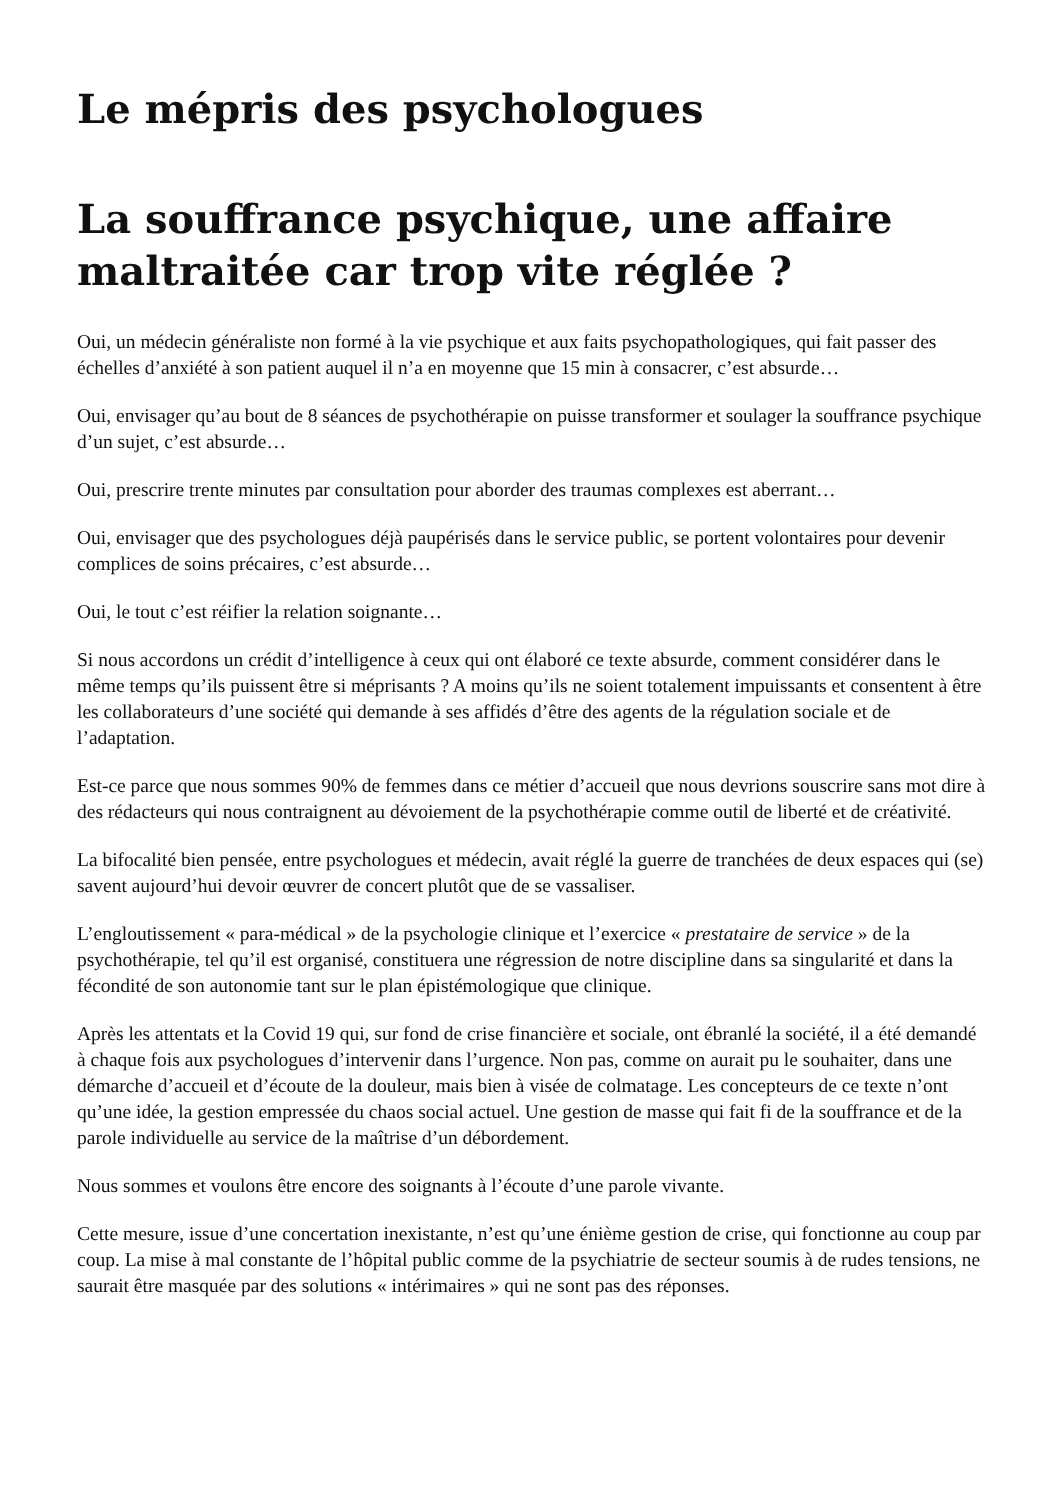Le mépris des psychologues
La souffrance psychique, une affaire maltraitée car trop vite réglée ?
Oui, un médecin généraliste non formé à la vie psychique et aux faits psychopathologiques, qui fait passer des échelles d’anxiété à son patient auquel il n’a en moyenne que 15 min à consacrer, c’est absurde…
Oui, envisager qu’au bout de 8 séances de psychothérapie on puisse transformer et soulager la souffrance psychique d’un sujet, c’est absurde…
Oui, prescrire trente minutes par consultation pour aborder des traumas complexes est aberrant…
Oui, envisager que des psychologues déjà paupérisés dans le service public, se portent volontaires pour devenir complices de soins précaires, c’est absurde…
Oui, le tout c’est réifier la relation soignante…
Si nous accordons un crédit d’intelligence à ceux qui ont élaboré ce texte absurde, comment considérer dans le même temps qu’ils puissent être si méprisants ? A moins qu’ils ne soient totalement impuissants et consentent à être les collaborateurs d’une société qui demande à ses affidés d’être des agents de la régulation sociale et de l’adaptation.
Est-ce parce que nous sommes 90% de femmes dans ce métier d’accueil que nous devrions souscrire sans mot dire à des rédacteurs qui nous contraignent au dévoiement de la psychothérapie comme outil de liberté et de créativité.
La bifocalité bien pensée, entre psychologues et médecin, avait réglé la guerre de tranchées de deux espaces qui (se) savent aujourd’hui devoir œuvrer de concert plutôt que de se vassaliser.
L’engloutissement « para-médical » de la psychologie clinique et l’exercice « prestataire de service » de la psychothérapie, tel qu’il est organisé, constituera une régression de notre discipline dans sa singularité et dans la fécondité de son autonomie tant sur le plan épistémologique que clinique.
Après les attentats et la Covid 19 qui, sur fond de crise financière et sociale, ont ébranlé la société, il a été demandé à chaque fois aux psychologues d’intervenir dans l’urgence. Non pas, comme on aurait pu le souhaiter, dans une démarche d’accueil et d’écoute de la douleur, mais bien à visée de colmatage. Les concepteurs de ce texte n’ont qu’une idée, la gestion empressée du chaos social actuel. Une gestion de masse qui fait fi de la souffrance et de la parole individuelle au service de la maîtrise d’un débordement.
Nous sommes et voulons être encore des soignants à l’écoute d’une parole vivante.
Cette mesure, issue d’une concertation inexistante, n’est qu’une énième gestion de crise, qui fonctionne au coup par coup. La mise à mal constante de l’hôpital public comme de la psychiatrie de secteur soumis à de rudes tensions, ne saurait être masquée par des solutions « intérimaires » qui ne sont pas des réponses.